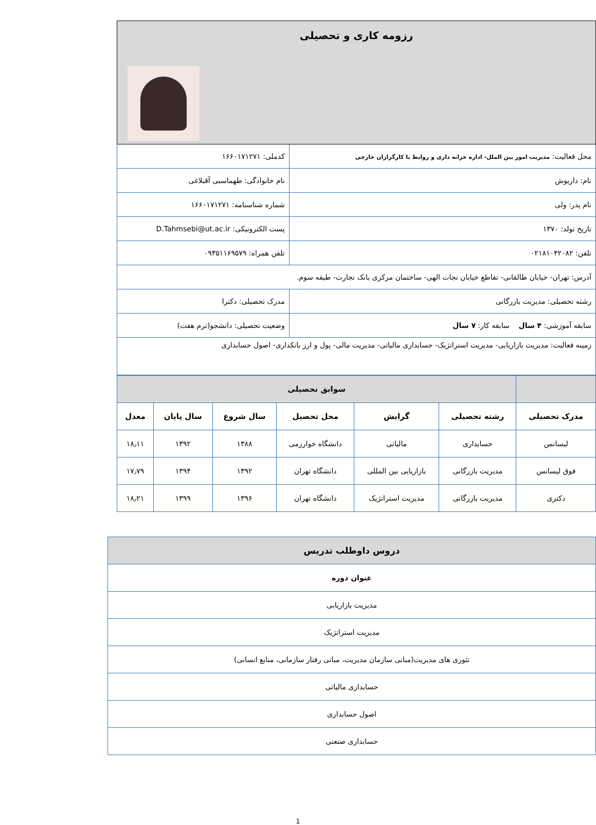| رزومه کاری و تحصیلی | | |
| محل فعالیت: مدیریت امور بین الملل- اداره خزانه داری و روابط با کارگزاران خارجی | کدملی: ۱۶۶۰۱۷۱۲۷۱ | |
| نام: داریوش | نام خانوادگی: طهماسبی آقبلاغی | |
| نام پدر: ولی | شماره شناسنامه: ۱۶۶۰۱۷۱۲۷۱ | |
| تاریخ تولد: ۱۳۷۰ | پست الکترونیکی: D.Tahmsebi@ut.ac.ir | |
| تلفن: ۰۲۱۸۱۰۴۲۰۸۲ | تلفن همراه: ۰۹۳۵۱۱۶۹۵۷۹ | |
| آدرس: تهران- خیابان طالقانی- تقاطع خیابان نجات الهی- ساختمان مرکزی بانک تجارت- طبقه سوم. | | |
| رشته تحصیلی: مدیریت بازرگانی | | مدرک تحصیلی: دکترا |
| سابقه آموزشی: ۴ سال سابقه کار: ۷ سال | | وضعیت تحصیلی: دانشجو(ترم هفت) |
| زمینه فعالیت: مدیریت بازاریابی- مدیریت استراتژیک- حسابداری مالیاتی- مدیریت مالی- پول و ارز بانکداری- اصول حسابداری | | |
| | سوابق تحصیلی | | | | | |
| --- | --- | --- | --- | --- | --- | --- |
| مدرک تحصیلی | رشته تحصیلی | گرایش | محل تحصیل | سال شروع | سال پایان | معدل |
| لیسانس | حسابداری | مالیاتی | دانشگاه خوارزمی | ۱۳۸۸ | ۱۳۹۲ | ۱۸٫۱۱ |
| فوق لیسانس | مدیریت بازرگانی | بازاریابی بین المللی | دانشگاه تهران | ۱۳۹۲ | ۱۳۹۴ | ۱۷٫۷۹ |
| دکتری | مدیریت بازرگانی | مدیریت استراتژیک | دانشگاه تهران | ۱۳۹۶ | ۱۳۹۹ | ۱۸٫۲۱ |
| دروس داوطلب تدریس |
| --- |
| عنوان دوره |
| مدیریت بازاریابی |
| مدیریت استراتژیک |
| تئوری های مدیریت(مبانی سازمان مدیریت، مبانی رفتار سازمانی، منابع انسانی) |
| حسابداری مالیاتی |
| اصول حسابداری |
| حسابداری صنعتی |
1